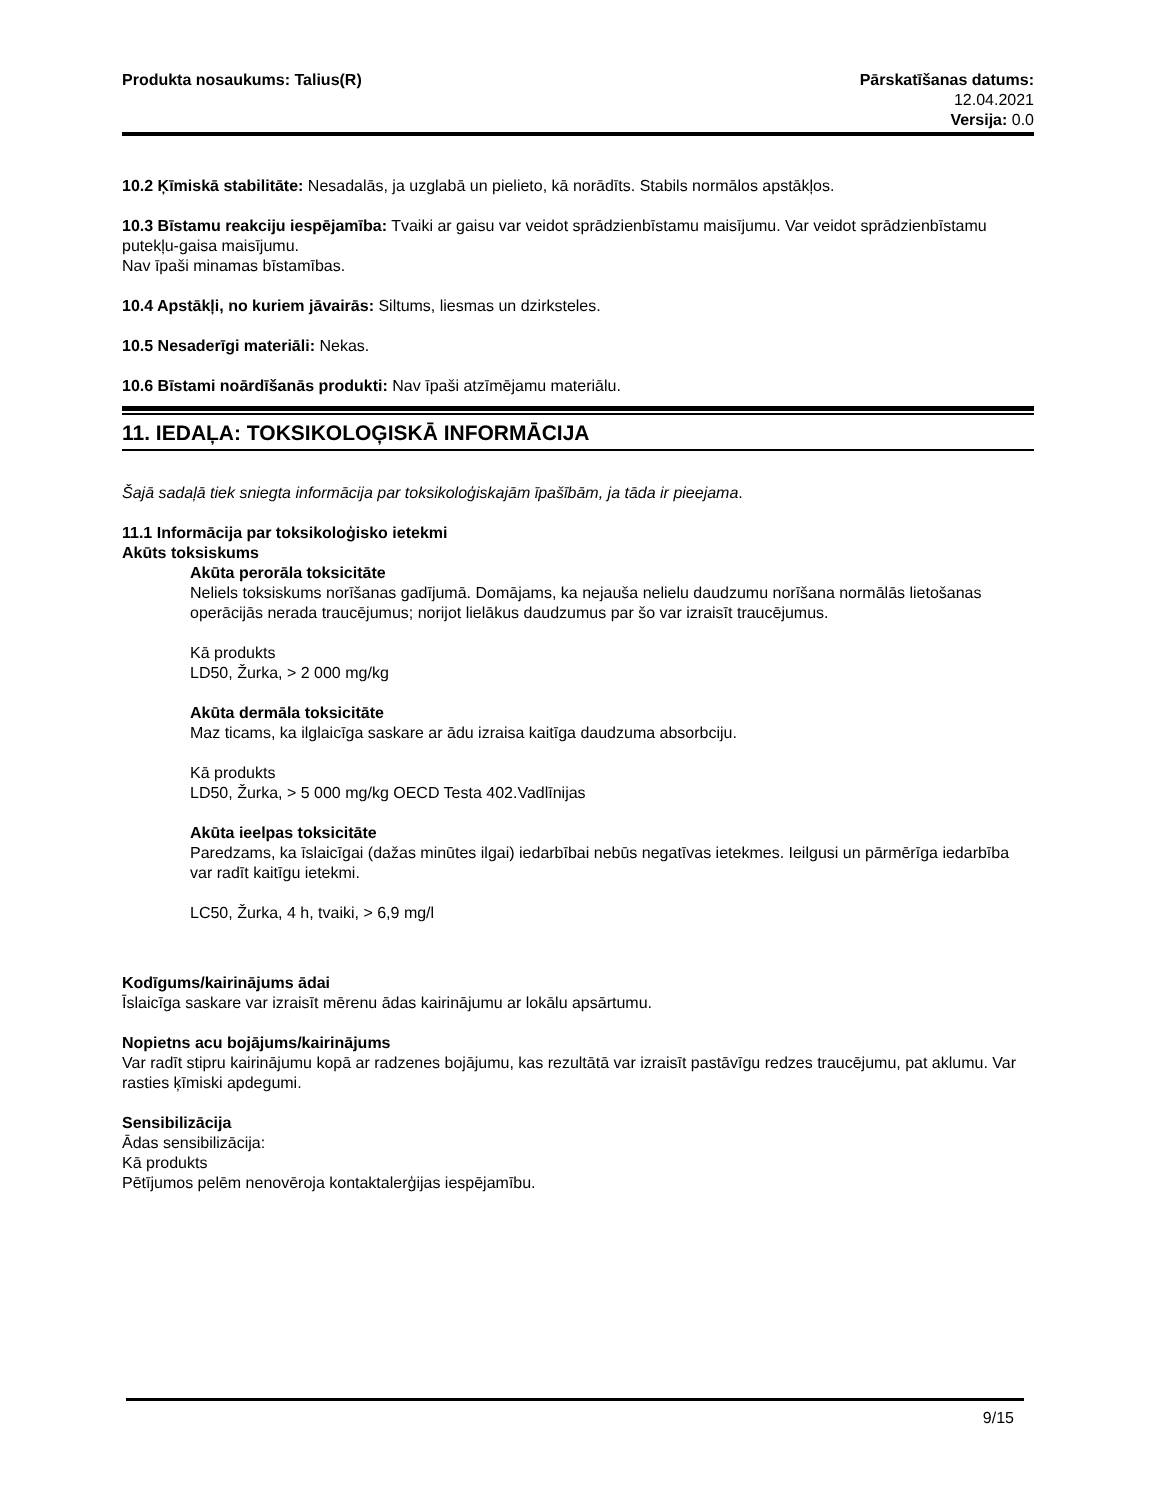Produkta nosaukums: Talius(R) Pārskatīšanas datums:
12.04.2021
Versija: 0.0
10.2 Ķīmiskā stabilitāte: Nesadalās, ja uzglabā un pielieto, kā norādīts. Stabils normālos apstākļos.
10.3 Bīstamu reakciju iespējamība: Tvaiki ar gaisu var veidot sprādzienbīstamu maisījumu. Var veidot sprādzienbīstamu putekļu-gaisa maisījumu.
Nav īpaši minamas bīstamības.
10.4 Apstākļi, no kuriem jāvairās: Siltums, liesmas un dzirksteles.
10.5 Nesaderīgi materiāli: Nekas.
10.6 Bīstami noārdīšanās produkti: Nav īpaši atzīmējamu materiālu.
11. IEDAĻA: TOKSIKOLOĢISKĀ INFORMĀCIJA
Šajā sadaļā tiek sniegta informācija par toksikoloģiskajām īpašībām, ja tāda ir pieejama.
11.1 Informācija par toksikoloģisko ietekmi
Akūts toksiskums
Akūta perorāla toksicitāte
Neliels toksiskums norīšanas gadījumā. Domājams, ka nejauša nelielu daudzumu norīšana normālās lietošanas operācijās nerada traucējumus; norijot lielākus daudzumus par šo var izraisīt traucējumus.
Kā produkts
LD50, Žurka, > 2 000 mg/kg
Akūta dermāla toksicitāte
Maz ticams, ka ilglaicīga saskare ar ādu izraisa kaitīga daudzuma absorbciju.
Kā produkts
LD50, Žurka, > 5 000 mg/kg OECD Testa 402.Vadlīnijas
Akūta ieelpas toksicitāte
Paredzams, ka īslaicīgai (dažas minūtes ilgai) iedarbībai nebūs negatīvas ietekmes. Ieilgusi un pārmērīga iedarbība var radīt kaitīgu ietekmi.
LC50, Žurka, 4 h, tvaiki, > 6,9 mg/l
Kodīgums/kairinājums ādai
Īslaicīga saskare var izraisīt mērenu ādas kairinājumu ar lokālu apsārtumu.
Nopietns acu bojājums/kairinājums
Var radīt stipru kairinājumu kopā ar radzenes bojājumu, kas rezultātā var izraisīt pastāvīgu redzes traucējumu, pat aklumu. Var rasties ķīmiski apdegumi.
Sensibilizācija
Ādas sensibilizācija:
Kā produkts
Pētījumos pelēm nenovēroja kontaktalerģijas iespējamību.
9/15